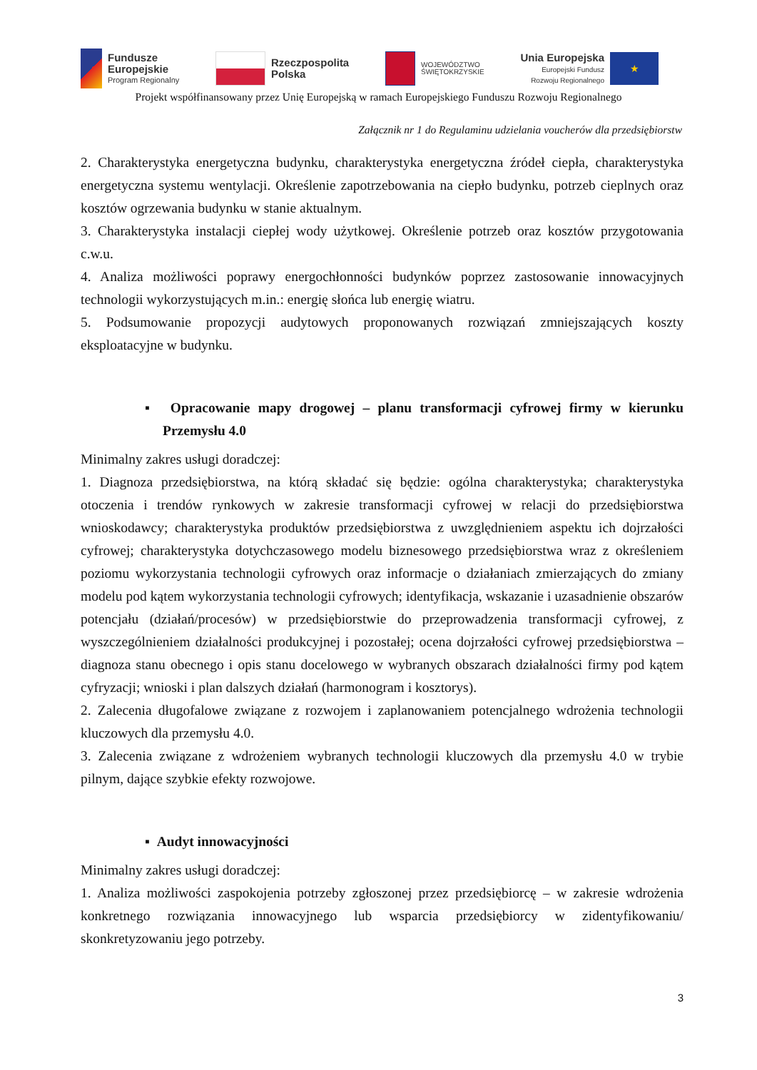Fundusze
Europejskie
Program Regionalny
Rzeczpospolita
Polska
WOJEWÓDZTWO
ŚWIĘTOKRZYSKIE
Unia Europejska
Europejski Fundusz
Rozwoju Regionalnego
★
Projekt współfinansowany przez Unię Europejską w ramach Europejskiego Funduszu Rozwoju Regionalnego
Załącznik nr 1 do Regulaminu udzielania voucherów dla przedsiębiorstw
2. Charakterystyka energetyczna budynku, charakterystyka energetyczna źródeł ciepła, charakterystyka energetyczna systemu wentylacji. Określenie zapotrzebowania na ciepło budynku, potrzeb cieplnych oraz kosztów ogrzewania budynku w stanie aktualnym.
3. Charakterystyka instalacji ciepłej wody użytkowej. Określenie potrzeb oraz kosztów przygotowania c.w.u.
4. Analiza możliwości poprawy energochłonności budynków poprzez zastosowanie innowacyjnych technologii wykorzystujących m.in.: energię słońca lub energię wiatru.
5. Podsumowanie propozycji audytowych proponowanych rozwiązań zmniejszających koszty eksploatacyjne w budynku.
▪ Opracowanie mapy drogowej – planu transformacji cyfrowej firmy w kierunku Przemysłu 4.0
Minimalny zakres usługi doradczej:
1. Diagnoza przedsiębiorstwa, na którą składać się będzie: ogólna charakterystyka; charakterystyka otoczenia i trendów rynkowych w zakresie transformacji cyfrowej w relacji do przedsiębiorstwa wnioskodawcy; charakterystyka produktów przedsiębiorstwa z uwzględnieniem aspektu ich dojrzałości cyfrowej; charakterystyka dotychczasowego modelu biznesowego przedsiębiorstwa wraz z określeniem poziomu wykorzystania technologii cyfrowych oraz informacje o działaniach zmierzających do zmiany modelu pod kątem wykorzystania technologii cyfrowych; identyfikacja, wskazanie i uzasadnienie obszarów potencjału (działań/procesów) w przedsiębiorstwie do przeprowadzenia transformacji cyfrowej, z wyszczególnieniem działalności produkcyjnej i pozostałej; ocena dojrzałości cyfrowej przedsiębiorstwa – diagnoza stanu obecnego i opis stanu docelowego w wybranych obszarach działalności firmy pod kątem cyfryzacji; wnioski i plan dalszych działań (harmonogram i kosztorys).
2. Zalecenia długofalowe związane z rozwojem i zaplanowaniem potencjalnego wdrożenia technologii kluczowych dla przemysłu 4.0.
3. Zalecenia związane z wdrożeniem wybranych technologii kluczowych dla przemysłu 4.0 w trybie pilnym, dające szybkie efekty rozwojowe.
▪ Audyt innowacyjności
Minimalny zakres usługi doradczej:
1. Analiza możliwości zaspokojenia potrzeby zgłoszonej przez przedsiębiorcę – w zakresie wdrożenia konkretnego rozwiązania innowacyjnego lub wsparcia przedsiębiorcy w zidentyfikowaniu/ skonkretyzowaniu jego potrzeby.
3